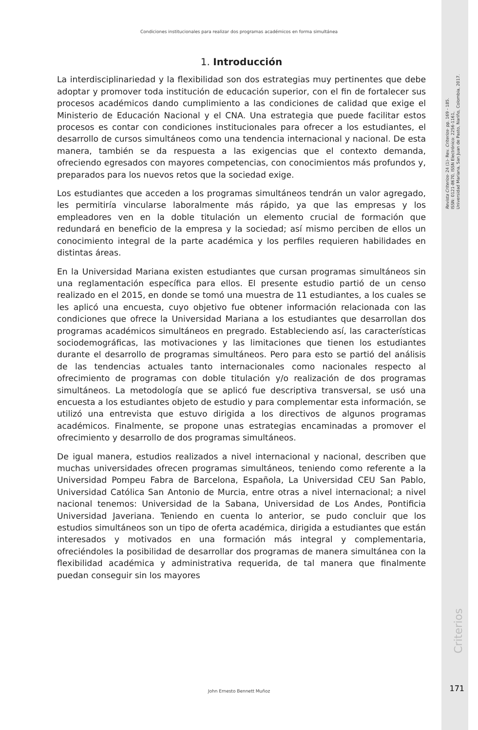Condiciones institucionales para realizar dos programas académicos en forma simultánea
Revista Criterios- 24 (1)- Rev. Criterios- pp. 169 - 185.
ISSN: 0121-8670, ISSN Electrónico: 2256-1161,
Universidad Mariana, San Juan de Pasto, Nariño, Colombia, 2017.
1. Introducción
La interdisciplinariedad y la flexibilidad son dos estrategias muy pertinentes que debe adoptar y promover toda institución de educación superior, con el fin de fortalecer sus procesos académicos dando cumplimiento a las condiciones de calidad que exige el Ministerio de Educación Nacional y el CNA. Una estrategia que puede facilitar estos procesos es contar con condiciones institucionales para ofrecer a los estudiantes, el desarrollo de cursos simultáneos como una tendencia internacional y nacional. De esta manera, también se da respuesta a las exigencias que el contexto demanda, ofreciendo egresados con mayores competencias, con conocimientos más profundos y, preparados para los nuevos retos que la sociedad exige.
Los estudiantes que acceden a los programas simultáneos tendrán un valor agregado, les permitiría vincularse laboralmente más rápido, ya que las empresas y los empleadores ven en la doble titulación un elemento crucial de formación que redundará en beneficio de la empresa y la sociedad; así mismo perciben de ellos un conocimiento integral de la parte académica y los perfiles requieren habilidades en distintas áreas.
En la Universidad Mariana existen estudiantes que cursan programas simultáneos sin una reglamentación específica para ellos. El presente estudio partió de un censo realizado en el 2015, en donde se tomó una muestra de 11 estudiantes, a los cuales se les aplicó una encuesta, cuyo objetivo fue obtener información relacionada con las condiciones que ofrece la Universidad Mariana a los estudiantes que desarrollan dos programas académicos simultáneos en pregrado. Estableciendo así, las características sociodemográficas, las motivaciones y las limitaciones que tienen los estudiantes durante el desarrollo de programas simultáneos. Pero para esto se partió del análisis de las tendencias actuales tanto internacionales como nacionales respecto al ofrecimiento de programas con doble titulación y/o realización de dos programas simultáneos. La metodología que se aplicó fue descriptiva transversal, se usó una encuesta a los estudiantes objeto de estudio y para complementar esta información, se utilizó una entrevista que estuvo dirigida a los directivos de algunos programas académicos. Finalmente, se propone unas estrategias encaminadas a promover el ofrecimiento y desarrollo de dos programas simultáneos.
De igual manera, estudios realizados a nivel internacional y nacional, describen que muchas universidades ofrecen programas simultáneos, teniendo como referente a la Universidad Pompeu Fabra de Barcelona, Española, La Universidad CEU San Pablo, Universidad Católica San Antonio de Murcia, entre otras a nivel internacional; a nivel nacional tenemos: Universidad de la Sabana, Universidad de Los Andes, Pontificia Universidad Javeriana. Teniendo en cuenta lo anterior, se pudo concluir que los estudios simultáneos son un tipo de oferta académica, dirigida a estudiantes que están interesados y motivados en una formación más integral y complementaria, ofreciéndoles la posibilidad de desarrollar dos programas de manera simultánea con la flexibilidad académica y administrativa requerida, de tal manera que finalmente puedan conseguir sin los mayores
Criterios
John Ernesto Bennett Muñoz 171